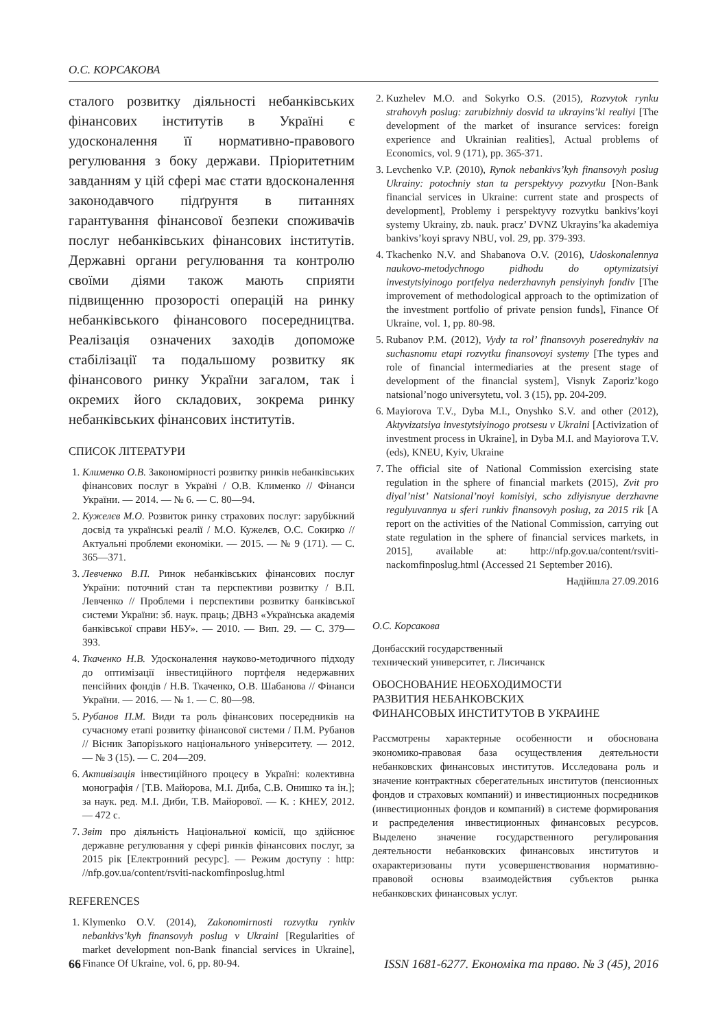О.С. КОРСАКОВА
сталого розвитку діяльності небанківських фінансових інститутів в Україні є удосконалення її нормативно-правового регулювання з боку держави. Пріоритетним завданням у цій сфері має стати вдосконалення законодавчого підґрунтя в питаннях гарантування фінансової безпеки споживачів послуг небанківських фінансових інститутів. Державні органи регулювання та контролю своїми діями також мають сприяти підвищенню прозорості операцій на ринку небанківського фінансового посередництва. Реалізація означених заходів допоможе стабілізації та подальшому розвитку як фінансового ринку України загалом, так і окремих його складових, зокрема ринку небанківських фінансових інститутів.
СПИСОК ЛІТЕРАТУРИ
1. Клименко О.В. Закономірності розвитку ринків небанківських фінансових послуг в Україні / О.В. Клименко // Фінанси України. — 2014. — № 6. — С. 80—94.
2. Кужелєв М.О. Розвиток ринку страхових послуг: зарубіжний досвід та українські реалії / М.О. Кужелєв, О.С. Сокирко // Актуальні проблеми економіки. — 2015. — № 9 (171). — С. 365—371.
3. Левченко В.П. Ринок небанківських фінансових послуг України: поточний стан та перспективи розвитку / В.П. Левченко // Проблеми і перспективи розвитку банківської системи України: зб. наук. праць; ДВНЗ «Українська академія банківської справи НБУ». — 2010. — Вип. 29. — С. 379—393.
4. Ткаченко Н.В. Удосконалення науково-методичного підходу до оптимізації інвестиційного портфеля недержавних пенсійних фондів / Н.В. Ткаченко, О.В. Шабанова // Фінанси України. — 2016. — № 1. — С. 80—98.
5. Рубанов П.М. Види та роль фінансових посередників на сучасному етапі розвитку фінансової системи / П.М. Рубанов // Вісник Запорізького національного університету. — 2012. — № 3 (15). — С. 204—209.
6. Активізація інвестиційного процесу в Україні: колективна монографія / [Т.В. Майорова, М.І. Диба, С.В. Онишко та ін.]; за наук. ред. М.І. Диби, Т.В. Майорової. — К. : КНЕУ, 2012. — 472 с.
7. Звіт про діяльність Національної комісії, що здійснює державне регулювання у сфері ринків фінансових послуг, за 2015 рік [Електронний ресурс]. — Режим доступу : http: //nfp.gov.ua/content/rsviti-nackomfinposlug.html
REFERENCES
1. Klymenko O.V. (2014), Zakonomirnosti rozvytku rynkiv nebankivs’kyh finansovyh poslug v Ukraini [Regularities of market development non-Bank financial services in Ukraine], Finance Of Ukraine, vol. 6, pp. 80-94.
2. Kuzhelev M.O. and Sokyrko O.S. (2015), Rozvytok rynku strahovyh poslug: zarubizhniy dosvid ta ukrayins’ki realiyi [The development of the market of insurance services: foreign experience and Ukrainian realities], Actual problems of Economics, vol. 9 (171), pp. 365-371.
3. Levchenko V.P. (2010), Rynok nebankivs’kyh finansovyh poslug Ukrainy: potochniy stan ta perspektyvy pozvytku [Non-Bank financial services in Ukraine: current state and prospects of development], Problemy i perspektyvy rozvytku bankivs’koyi systemy Ukrainy, zb. nauk. pracz’ DVNZ Ukrayins’ka akademiya bankivs’koyi spravy NBU, vol. 29, pp. 379-393.
4. Tkachenko N.V. and Shabanova O.V. (2016), Udoskonalennya naukovo-metodychnogo pidhodu do optymizatsiyi investytsiyinogo portfelya nederzhavnyh pensiyinyh fondiv [The improvement of methodological approach to the optimization of the investment portfolio of private pension funds], Finance Of Ukraine, vol. 1, pp. 80-98.
5. Rubanov P.M. (2012), Vydy ta rol’ finansovyh poserednykiv na suchasnomu etapi rozvytku finansovoyi systemy [The types and role of financial intermediaries at the present stage of development of the financial system], Visnyk Zaporiz’kogo natsional’nogo universytetu, vol. 3 (15), pp. 204-209.
6. Mayiorova T.V., Dyba M.I., Onyshko S.V. and other (2012), Aktyvizatsiya investytsiyinogo protsesu v Ukraini [Activization of investment process in Ukraine], in Dyba M.I. and Mayiorova T.V. (eds), KNEU, Kyiv, Ukraine
7. The official site of National Commission exercising state regulation in the sphere of financial markets (2015), Zvit pro diyal’nist’ Natsional’noyi komisiyi, scho zdiyisnyue derzhavne regulyuvannya u sferi runkiv finansovyh poslug, za 2015 rik [A report on the activities of the National Commission, carrying out state regulation in the sphere of financial services markets, in 2015], available at: http://nfp.gov.ua/content/rsviti-nackomfinposlug.html (Accessed 21 September 2016).
Надійшла 27.09.2016
О.С. Корсакова
Донбасский государственный
технический университет, г. Лисичанск
ОБОСНОВАНИЕ НЕОБХОДИМОСТИ
РАЗВИТИЯ НЕБАНКОВСКИХ
ФИНАНСОВЫХ ИНСТИТУТОВ В УКРАИНЕ
Рассмотрены характерные особенности и обоснована экономико-правовая база осуществления деятельности небанковских финансовых институтов. Исследована роль и значение контрактных сберегательных институтов (пенсионных фондов и страховых компаний) и инвестиционных посредников (инвестиционных фондов и компаний) в системе формирования и распределения инвестиционных финансовых ресурсов. Выделено значение государственного регулирования деятельности небанковских финансовых институтов и охарактеризованы пути усовершенствования нормативно-правовой основы взаимодействия субъектов рынка небанковских финансовых услуг.
66 ISSN 1681-6277. Економіка та право. № 3 (45), 2016